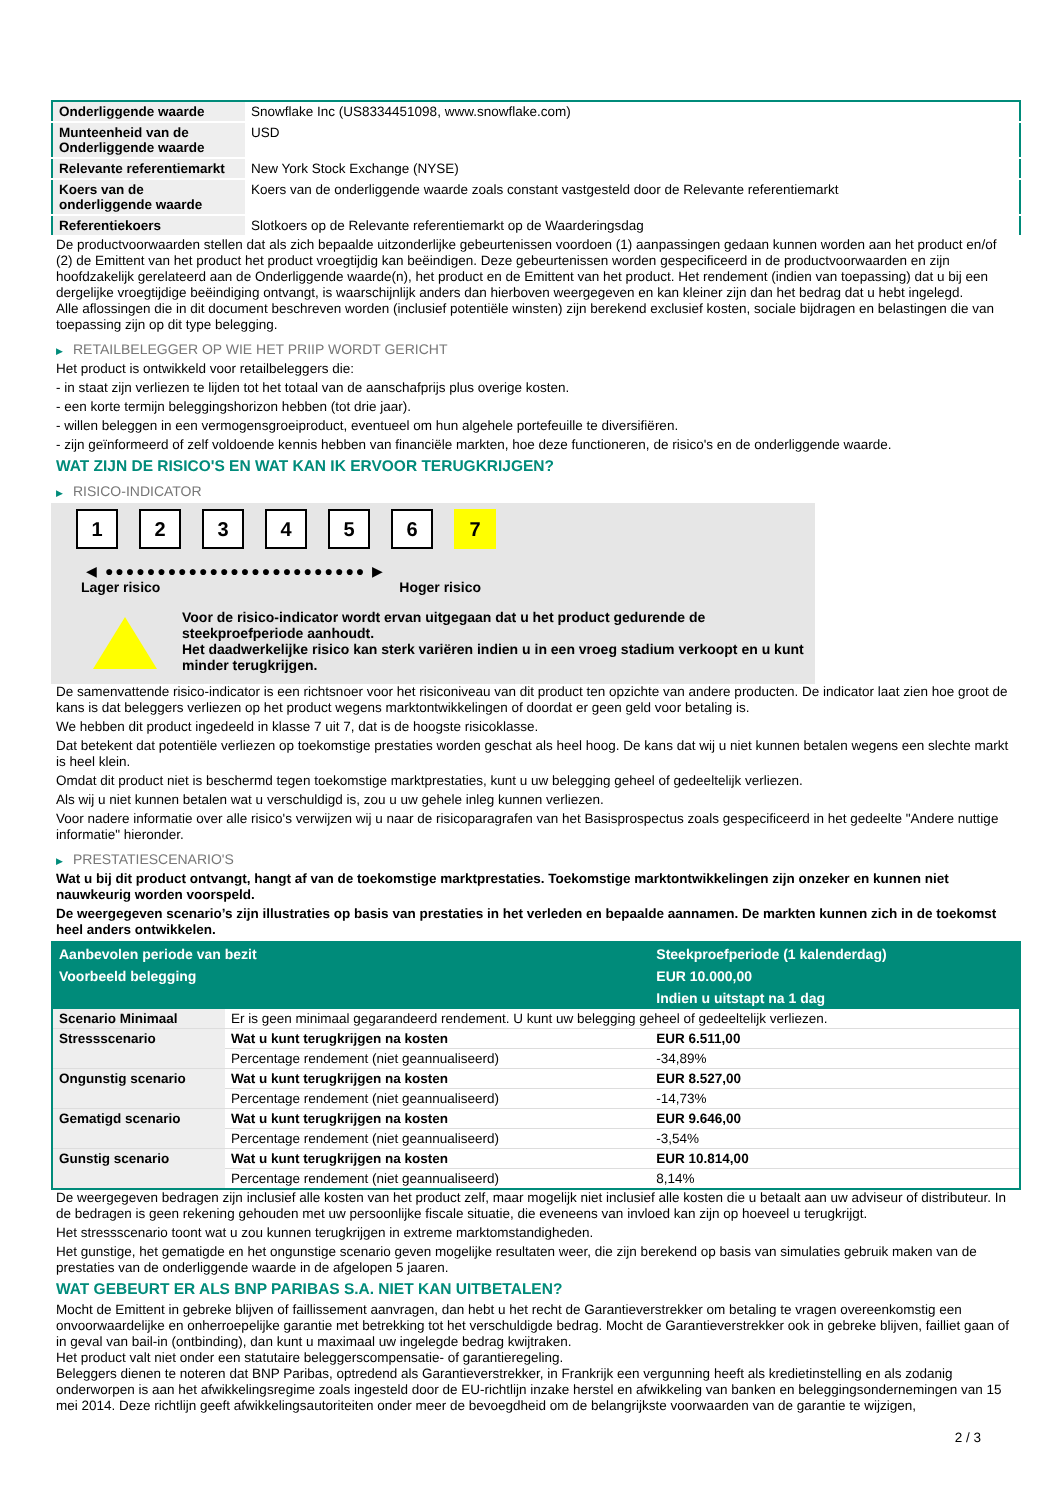| Onderliggende waarde | Snowflake Inc (US8334451098, www.snowflake.com) |
| Munteenheid van de Onderliggende waarde | USD |
| Relevante referentiemarkt | New York Stock Exchange (NYSE) |
| Koers van de onderliggende waarde | Koers van de onderliggende waarde zoals constant vastgesteld door de Relevante referentiemarkt |
| Referentiekoers | Slotkoers op de Relevante referentiemarkt op de Waarderingsdag |
De productvoorwaarden stellen dat als zich bepaalde uitzonderlijke gebeurtenissen voordoen (1) aanpassingen gedaan kunnen worden aan het product en/of (2) de Emittent van het product het product vroegtijdig kan beëindigen. Deze gebeurtenissen worden gespecificeerd in de productvoorwaarden en zijn hoofdzakelijk gerelateerd aan de Onderliggende waarde(n), het product en de Emittent van het product. Het rendement (indien van toepassing) dat u bij een dergelijke vroegtijdige beëindiging ontvangt, is waarschijnlijk anders dan hierboven weergegeven en kan kleiner zijn dan het bedrag dat u hebt ingelegd.
Alle aflossingen die in dit document beschreven worden (inclusief potentiële winsten) zijn berekend exclusief kosten, sociale bijdragen en belastingen die van toepassing zijn op dit type belegging.
▶ RETAILBELEGGER OP WIE HET PRIIP WORDT GERICHT
Het product is ontwikkeld voor retailbeleggers die:
- in staat zijn verliezen te lijden tot het totaal van de aanschafprijs plus overige kosten.
- een korte termijn beleggingshorizon hebben (tot drie jaar).
- willen beleggen in een vermogensgroeiproduct, eventueel om hun algehele portefeuille te diversifiëren.
- zijn geïnformeerd of zelf voldoende kennis hebben van financiële markten, hoe deze functioneren, de risico's en de onderliggende waarde.
WAT ZIJN DE RISICO'S EN WAT KAN IK ERVOOR TERUGKRIJGEN?
▶ RISICO-INDICATOR
1 2 3 4 5 6 7
◀ ●●●●●●●●●●●●●●●●●●●●●●●●● ▶
Lager risico Hoger risico
Voor de risico-indicator wordt ervan uitgegaan dat u het product gedurende de steekproefperiode aanhoudt.
Het daadwerkelijke risico kan sterk variëren indien u in een vroeg stadium verkoopt en u kunt minder terugkrijgen.
De samenvattende risico-indicator is een richtsnoer voor het risiconiveau van dit product ten opzichte van andere producten. De indicator laat zien hoe groot de kans is dat beleggers verliezen op het product wegens marktontwikkelingen of doordat er geen geld voor betaling is.
We hebben dit product ingedeeld in klasse 7 uit 7, dat is de hoogste risicoklasse.
Dat betekent dat potentiële verliezen op toekomstige prestaties worden geschat als heel hoog. De kans dat wij u niet kunnen betalen wegens een slechte markt is heel klein.
Omdat dit product niet is beschermd tegen toekomstige marktprestaties, kunt u uw belegging geheel of gedeeltelijk verliezen.
Als wij u niet kunnen betalen wat u verschuldigd is, zou u uw gehele inleg kunnen verliezen.
Voor nadere informatie over alle risico's verwijzen wij u naar de risicoparagrafen van het Basisprospectus zoals gespecificeerd in het gedeelte "Andere nuttige informatie" hieronder.
▶ PRESTATIESCENARIO'S
Wat u bij dit product ontvangt, hangt af van de toekomstige marktprestaties. Toekomstige marktontwikkelingen zijn onzeker en kunnen niet nauwkeurig worden voorspeld.
De weergegeven scenario’s zijn illustraties op basis van prestaties in het verleden en bepaalde aannamen. De markten kunnen zich in de toekomst heel anders ontwikkelen.
| Aanbevolen periode van bezit | | Steekproefperiode (1 kalenderdag) |
| --- | --- | --- |
| Voorbeeld belegging | | EUR 10.000,00 |
| | | Indien u uitstapt na 1 dag |
| Scenario Minimaal | Er is geen minimaal gegarandeerd rendement. U kunt uw belegging geheel of gedeeltelijk verliezen. | |
| Stressscenario | Wat u kunt terugkrijgen na kosten | EUR 6.511,00 |
| | Percentage rendement (niet geannualiseerd) | -34,89% |
| Ongunstig scenario | Wat u kunt terugkrijgen na kosten | EUR 8.527,00 |
| | Percentage rendement (niet geannualiseerd) | -14,73% |
| Gematigd scenario | Wat u kunt terugkrijgen na kosten | EUR 9.646,00 |
| | Percentage rendement (niet geannualiseerd) | -3,54% |
| Gunstig scenario | Wat u kunt terugkrijgen na kosten | EUR 10.814,00 |
| | Percentage rendement (niet geannualiseerd) | 8,14% |
De weergegeven bedragen zijn inclusief alle kosten van het product zelf, maar mogelijk niet inclusief alle kosten die u betaalt aan uw adviseur of distributeur. In de bedragen is geen rekening gehouden met uw persoonlijke fiscale situatie, die eveneens van invloed kan zijn op hoeveel u terugkrijgt.
Het stressscenario toont wat u zou kunnen terugkrijgen in extreme marktomstandigheden.
Het gunstige, het gematigde en het ongunstige scenario geven mogelijke resultaten weer, die zijn berekend op basis van simulaties gebruik maken van de prestaties van de onderliggende waarde in de afgelopen 5 jaaren.
WAT GEBEURT ER ALS BNP PARIBAS S.A. NIET KAN UITBETALEN?
Mocht de Emittent in gebreke blijven of faillissement aanvragen, dan hebt u het recht de Garantieverstrekker om betaling te vragen overeenkomstig een onvoorwaardelijke en onherroepelijke garantie met betrekking tot het verschuldigde bedrag. Mocht de Garantieverstrekker ook in gebreke blijven, failliet gaan of in geval van bail-in (ontbinding), dan kunt u maximaal uw ingelegde bedrag kwijtraken.
Het product valt niet onder een statutaire beleggerscompensatie- of garantieregeling.
Beleggers dienen te noteren dat BNP Paribas, optredend als Garantieverstrekker, in Frankrijk een vergunning heeft als kredietinstelling en als zodanig onderworpen is aan het afwikkelingsregime zoals ingesteld door de EU-richtlijn inzake herstel en afwikkeling van banken en beleggingsondernemingen van 15 mei 2014. Deze richtlijn geeft afwikkelingsautoriteiten onder meer de bevoegdheid om de belangrijkste voorwaarden van de garantie te wijzigen,
2 / 3